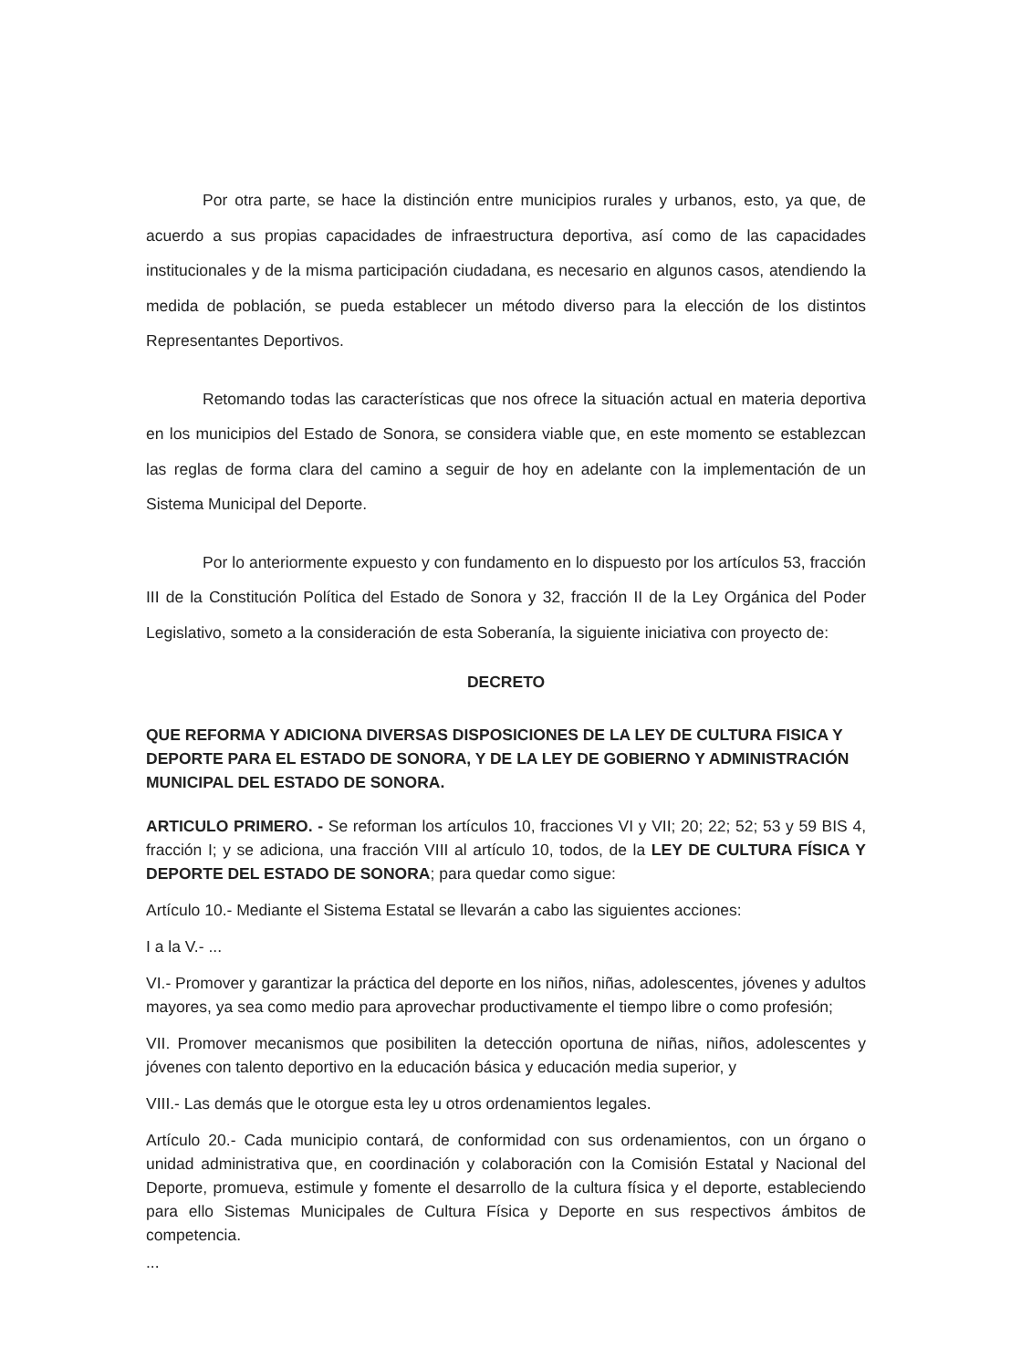Por otra parte, se hace la distinción entre municipios rurales y urbanos, esto, ya que, de acuerdo a sus propias capacidades de infraestructura deportiva, así como de las capacidades institucionales y de la misma participación ciudadana, es necesario en algunos casos, atendiendo la medida de población, se pueda establecer un método diverso para la elección de los distintos Representantes Deportivos.
Retomando todas las características que nos ofrece la situación actual en materia deportiva en los municipios del Estado de Sonora, se considera viable que, en este momento se establezcan las reglas de forma clara del camino a seguir de hoy en adelante con la implementación de un Sistema Municipal del Deporte.
Por lo anteriormente expuesto y con fundamento en lo dispuesto por los artículos 53, fracción III de la Constitución Política del Estado de Sonora y 32, fracción II de la Ley Orgánica del Poder Legislativo, someto a la consideración de esta Soberanía, la siguiente iniciativa con proyecto de:
DECRETO
QUE REFORMA Y ADICIONA DIVERSAS DISPOSICIONES DE LA LEY DE CULTURA FISICA Y DEPORTE PARA EL ESTADO DE SONORA, Y DE LA LEY DE GOBIERNO Y ADMINISTRACIÓN MUNICIPAL DEL ESTADO DE SONORA.
ARTICULO PRIMERO. - Se reforman los artículos 10, fracciones VI y VII; 20; 22; 52; 53 y 59 BIS 4, fracción I; y se adiciona, una fracción VIII al artículo 10, todos, de la LEY DE CULTURA FÍSICA Y DEPORTE DEL ESTADO DE SONORA; para quedar como sigue:
Artículo 10.- Mediante el Sistema Estatal se llevarán a cabo las siguientes acciones:
I a la V.- ...
VI.- Promover y garantizar la práctica del deporte en los niños, niñas, adolescentes, jóvenes y adultos mayores, ya sea como medio para aprovechar productivamente el tiempo libre o como profesión;
VII. Promover mecanismos que posibiliten la detección oportuna de niñas, niños, adolescentes y jóvenes con talento deportivo en la educación básica y educación media superior, y
VIII.- Las demás que le otorgue esta ley u otros ordenamientos legales.
Artículo 20.- Cada municipio contará, de conformidad con sus ordenamientos, con un órgano o unidad administrativa que, en coordinación y colaboración con la Comisión Estatal y Nacional del Deporte, promueva, estimule y fomente el desarrollo de la cultura física y el deporte, estableciendo para ello Sistemas Municipales de Cultura Física y Deporte en sus respectivos ámbitos de competencia.
...